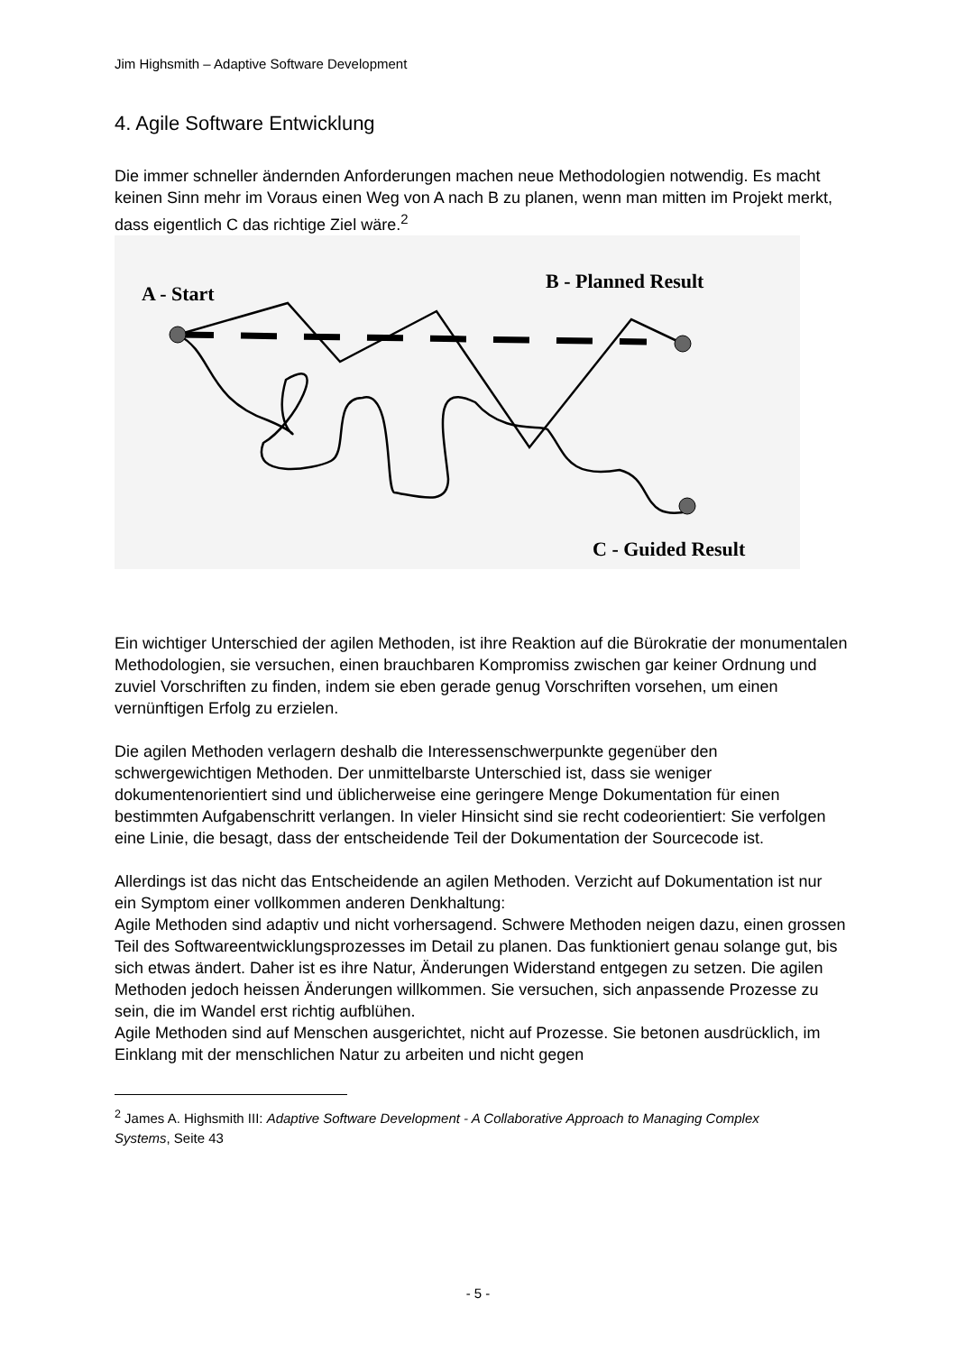Jim Highsmith – Adaptive Software Development
4. Agile Software Entwicklung
Die immer schneller ändernden Anforderungen machen neue Methodologien notwendig. Es macht keinen Sinn mehr im Voraus einen Weg von A nach B zu planen, wenn man mitten im Projekt merkt, dass eigentlich C das richtige Ziel wäre.<sup>2</sup>
A - Start
B - Planned Result
C - Guided Result
Ein wichtiger Unterschied der agilen Methoden, ist ihre Reaktion auf die Bürokratie der monumentalen Methodologien, sie versuchen, einen brauchbaren Kompromiss zwischen gar keiner Ordnung und zuviel Vorschriften zu finden, indem sie eben gerade genug Vorschriften vorsehen, um einen vernünftigen Erfolg zu erzielen.
Die agilen Methoden verlagern deshalb die Interessenschwerpunkte gegenüber den schwergewichtigen Methoden. Der unmittelbarste Unterschied ist, dass sie weniger dokumentenorientiert sind und üblicherweise eine geringere Menge Dokumentation für einen bestimmten Aufgabenschritt verlangen. In vieler Hinsicht sind sie recht codeorientiert: Sie verfolgen eine Linie, die besagt, dass der entscheidende Teil der Dokumentation der Sourcecode ist.
Allerdings ist das nicht das Entscheidende an agilen Methoden. Verzicht auf Dokumentation ist nur ein Symptom einer vollkommen anderen Denkhaltung:
Agile Methoden sind adaptiv und nicht vorhersagend. Schwere Methoden neigen dazu, einen grossen Teil des Softwareentwicklungsprozesses im Detail zu planen. Das funktioniert genau solange gut, bis sich etwas ändert. Daher ist es ihre Natur, Änderungen Widerstand entgegen zu setzen. Die agilen Methoden jedoch heissen Änderungen willkommen. Sie versuchen, sich anpassende Prozesse zu sein, die im Wandel erst richtig aufblühen.
Agile Methoden sind auf Menschen ausgerichtet, nicht auf Prozesse. Sie betonen ausdrücklich, im Einklang mit der menschlichen Natur zu arbeiten und nicht gegen
<sup>2</sup> James A. Highsmith III: Adaptive Software Development - A Collaborative Approach to Managing Complex Systems, Seite 43
- 5 -